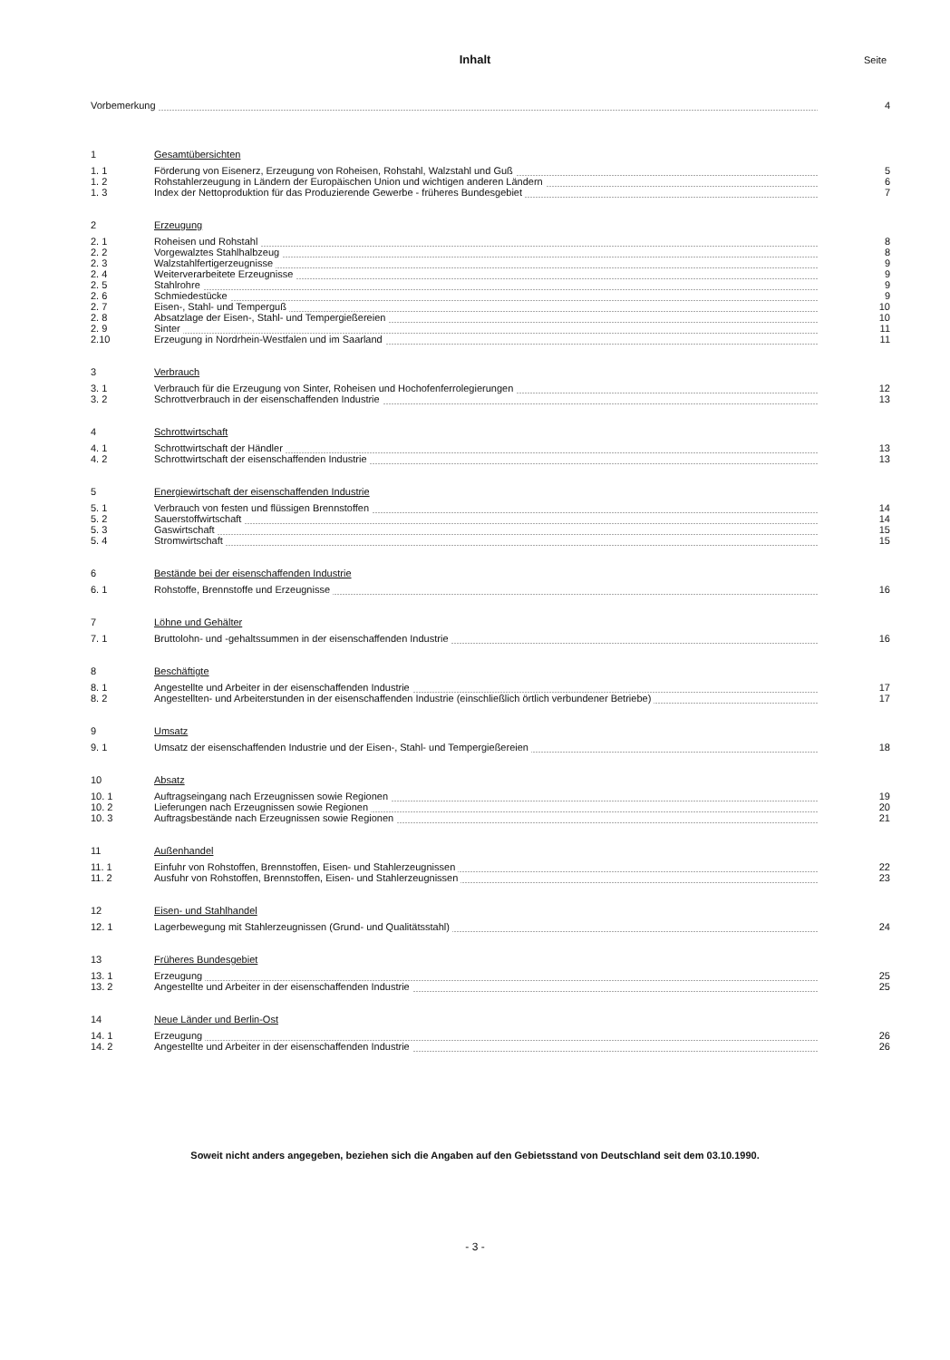Inhalt
Seite
| Vorbemerkung | | 4 |
| 1 | Gesamtübersichten | |
| 1. 1 | Förderung von Eisenerz, Erzeugung von Roheisen, Rohstahl, Walzstahl und Guß | 5 |
| 1. 2 | Rohstahlerzeugung in Ländern der Europäischen Union und wichtigen anderen Ländern | 6 |
| 1. 3 | Index der Nettoproduktion für das Produzierende Gewerbe - früheres Bundesgebiet | 7 |
| 2 | Erzeugung | |
| 2. 1 | Roheisen und Rohstahl | 8 |
| 2. 2 | Vorgewalztes Stahlhalbzeug | 8 |
| 2. 3 | Walzstahlfertigerzeugnisse | 9 |
| 2. 4 | Weiterverarbeitete Erzeugnisse | 9 |
| 2. 5 | Stahlrohre | 9 |
| 2. 6 | Schmiedestücke | 9 |
| 2. 7 | Eisen-, Stahl- und Temperguß | 10 |
| 2. 8 | Absatzlage der Eisen-, Stahl- und Tempergießereien | 10 |
| 2. 9 | Sinter | 11 |
| 2.10 | Erzeugung in Nordrhein-Westfalen und im Saarland | 11 |
| 3 | Verbrauch | |
| 3. 1 | Verbrauch für die Erzeugung von Sinter, Roheisen und Hochofenferrolegierungen | 12 |
| 3. 2 | Schrottverbrauch in der eisenschaffenden Industrie | 13 |
| 4 | Schrottwirtschaft | |
| 4. 1 | Schrottwirtschaft der Händler | 13 |
| 4. 2 | Schrottwirtschaft der eisenschaffenden Industrie | 13 |
| 5 | Energiewirtschaft der eisenschaffenden Industrie | |
| 5. 1 | Verbrauch von festen und flüssigen Brennstoffen | 14 |
| 5. 2 | Sauerstoffwirtschaft | 14 |
| 5. 3 | Gaswirtschaft | 15 |
| 5. 4 | Stromwirtschaft | 15 |
| 6 | Bestände bei der eisenschaffenden Industrie | |
| 6. 1 | Rohstoffe, Brennstoffe und Erzeugnisse | 16 |
| 7 | Löhne und Gehälter | |
| 7. 1 | Bruttolohn- und -gehaltssummen in der eisenschaffenden Industrie | 16 |
| 8 | Beschäftigte | |
| 8. 1 | Angestellte und Arbeiter in der eisenschaffenden Industrie | 17 |
| 8. 2 | Angestellten- und Arbeiterstunden in der eisenschaffenden Industrie (einschließlich örtlich verbundener Betriebe) | 17 |
| 9 | Umsatz | |
| 9. 1 | Umsatz der eisenschaffenden Industrie und der Eisen-, Stahl- und Tempergießereien | 18 |
| 10 | Absatz | |
| 10. 1 | Auftragseingang nach Erzeugnissen sowie Regionen | 19 |
| 10. 2 | Lieferungen nach Erzeugnissen sowie Regionen | 20 |
| 10. 3 | Auftragsbestände nach Erzeugnissen sowie Regionen | 21 |
| 11 | Außenhandel | |
| 11. 1 | Einfuhr von Rohstoffen, Brennstoffen, Eisen- und Stahlerzeugnissen | 22 |
| 11. 2 | Ausfuhr von Rohstoffen, Brennstoffen, Eisen- und Stahlerzeugnissen | 23 |
| 12 | Eisen- und Stahlhandel | |
| 12. 1 | Lagerbewegung mit Stahlerzeugnissen (Grund- und Qualitätsstahl) | 24 |
| 13 | Früheres Bundesgebiet | |
| 13. 1 | Erzeugung | 25 |
| 13. 2 | Angestellte und Arbeiter in der eisenschaffenden Industrie | 25 |
| 14 | Neue Länder und Berlin-Ost | |
| 14. 1 | Erzeugung | 26 |
| 14. 2 | Angestellte und Arbeiter in der eisenschaffenden Industrie | 26 |
Soweit nicht anders angegeben, beziehen sich die Angaben auf den Gebietsstand von Deutschland seit dem 03.10.1990.
- 3 -